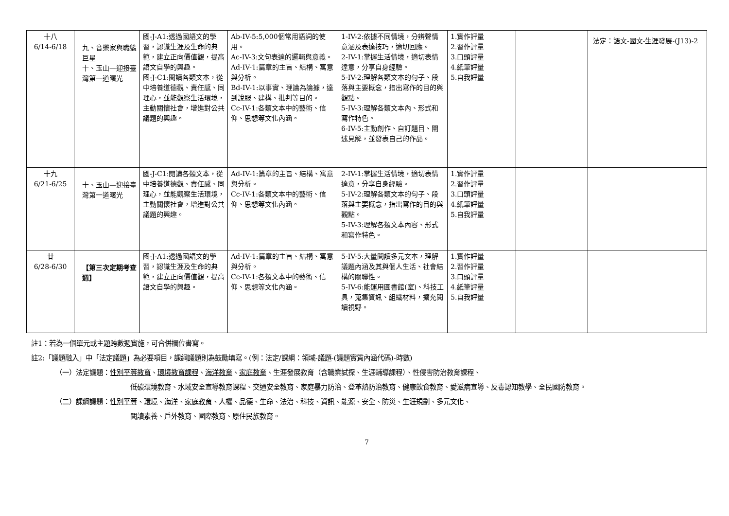| 十八 6/14-6/18 | 九、音樂家與職籃巨星 十、玉山—迎接臺灣第一道曙光 | 國-J-A1:透過國語文的學習，認識生涯及生命的典範，建立正向價值觀，提高語文自學的興趣。 國-J-C1:閱讀各類文本，從中培養道德觀、責任感、同理心，並能觀察生活環境，主動關懷社會，增進對公共議題的興趣。 | Ab-IV-5:5,000個常用語詞的使用。 Ac-IV-3:文句表達的邏輯與意義。 Ad-IV-1:篇章的主旨、結構、寓意與分析。 Bd-IV-1:以事實、理論為論據，達到說服、建構、批判等目的。 Cc-IV-1:各類文本中的藝術、信仰、思想等文化內涵。 | 1-IV-2:依據不同情境，分辨聲情意涵及表達技巧，適切回應。 2-IV-1:掌握生活情境，適切表情達意，分享自身經驗。 5-IV-2:理解各類文本的句子、段落與主要概念，指出寫作的目的與觀點。 5-IV-3:理解各類文本內、形式和寫作特色。 6-IV-5:主動創作、自訂題目、闡述見解，並發表自己的作品。 | 1.實作評量 2.習作評量 3.口頭評量 4.紙筆評量 5.自我評量 | | 法定：語文-國文-生涯發展-(J13)-2 |
| 十九 6/21-6/25 | 十、玉山—迎接臺灣第一道曙光 | 國-J-C1:閱讀各類文本，從中培養道德觀、責任感、同理心，並能觀察生活環境，主動關懷社會，增進對公共議題的興趣。 | Ad-IV-1:篇章的主旨、結構、寓意與分析。 Cc-IV-1:各類文本中的藝術、信仰、思想等文化內涵。 | 2-IV-1:掌握生活情境，適切表情達意，分享自身經驗。 5-IV-2:理解各類文本的句子、段落與主要概念，指出寫作的目的與觀點。 5-IV-3:理解各類文本內容、形式和寫作特色。 | 1.實作評量 2.習作評量 3.口頭評量 4.紙筆評量 5.自我評量 | | |
| 廿 6/28-6/30 | 【第三次定期考查週】 | 國-J-A1:透過國語文的學習，認識生涯及生命的典範，建立正向價值觀，提高語文自學的興趣。 | Ad-IV-1:篇章的主旨、結構、寓意與分析。 Cc-IV-1:各類文本中的藝術、信仰、思想等文化內涵。 | 5-IV-5:大量閱讀多元文本，理解議題內涵及其與個人生活、社會結構的關聯性。 5-IV-6:能運用圖書館(室)、科技工具，蒐集資訊、組織材料，擴充閱讀視野。 | 1.實作評量 2.習作評量 3.口頭評量 4.紙筆評量 5.自我評量 | | |
註1：若為一個單元或主題跨數週實施，可合併欄位書寫。
註2:「議題融入」中「法定議題」為必要項目，課綱議題則為鼓勵填寫。(例：法定/課綱：領域-議題-(議題實質內涵代碼)-時數)
（一）法定議題：性別平等教育、環境教育課程、海洋教育、家庭教育、生涯發展教育（含職業試探、生涯輔導課程）、性侵害防治教育課程、
低碳環境教育、水域安全宣導教育課程、交通安全教育、家庭暴力防治、登革熱防治教育、健康飲食教育、愛滋病宣導、反毒認知教學、全民國防教育。
（二）課綱議題：性別平等、環境、海洋、家庭教育、人權、品德、生命、法治、科技、資訊、能源、安全、防災、生涯規劃、多元文化、
閱讀素養、戶外教育、國際教育、原住民族教育。
7